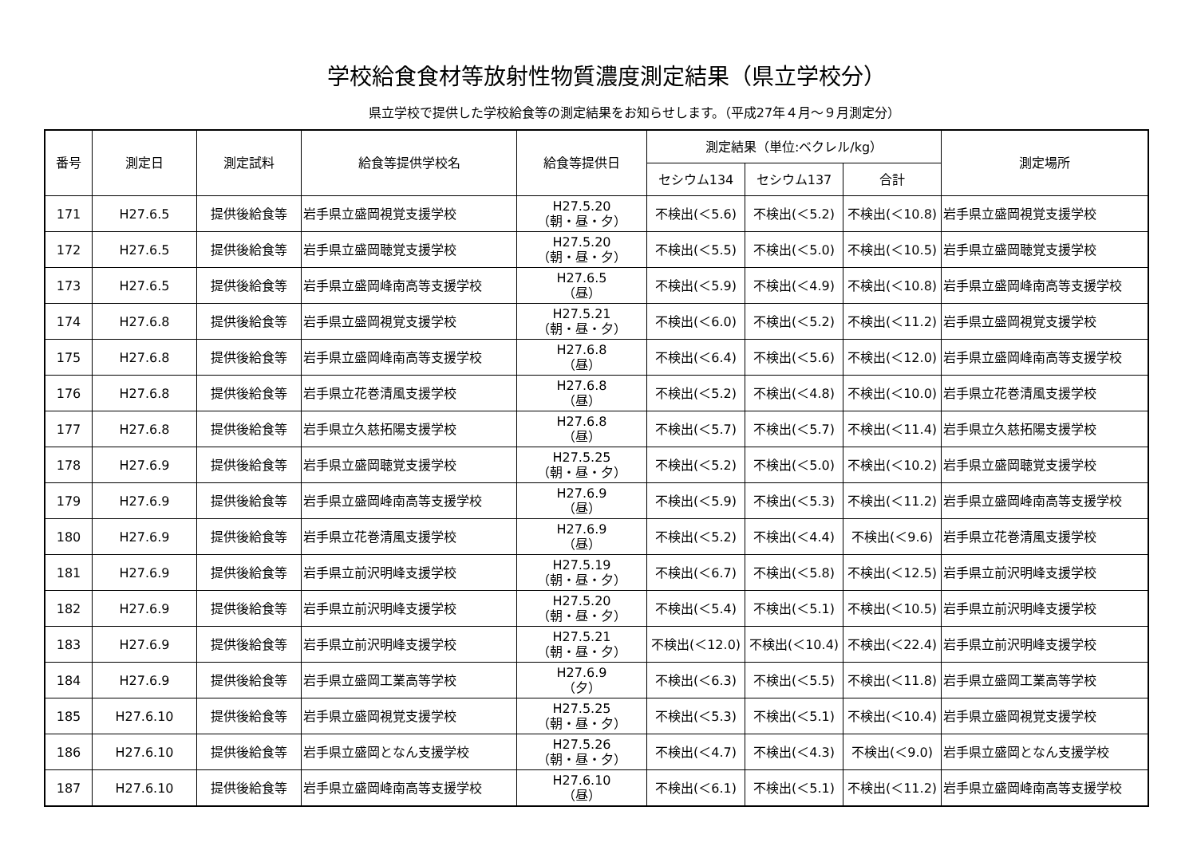学校給食食材等放射性物質濃度測定結果（県立学校分）
県立学校で提供した学校給食等の測定結果をお知らせします。（平成27年４月～９月測定分）
| 番号 | 測定日 | 測定試料 | 給食等提供学校名 | 給食等提供日 | 測定結果（単位:ベクレル/kg） | | | 測定場所 |
| --- | --- | --- | --- | --- | --- | --- | --- | --- |
| | | | | | セシウム134 | セシウム137 | 合計 | |
| 171 | H27.6.5 | 提供後給食等 | 岩手県立盛岡視覚支援学校 | H27.5.20 （朝・昼・夕） | 不検出(＜5.6) | 不検出(＜5.2) | 不検出(＜10.8) | 岩手県立盛岡視覚支援学校 |
| 172 | H27.6.5 | 提供後給食等 | 岩手県立盛岡聴覚支援学校 | H27.5.20 （朝・昼・夕） | 不検出(＜5.5) | 不検出(＜5.0) | 不検出(＜10.5) | 岩手県立盛岡聴覚支援学校 |
| 173 | H27.6.5 | 提供後給食等 | 岩手県立盛岡峰南高等支援学校 | H27.6.5 （昼） | 不検出(＜5.9) | 不検出(＜4.9) | 不検出(＜10.8) | 岩手県立盛岡峰南高等支援学校 |
| 174 | H27.6.8 | 提供後給食等 | 岩手県立盛岡視覚支援学校 | H27.5.21 （朝・昼・夕） | 不検出(＜6.0) | 不検出(＜5.2) | 不検出(＜11.2) | 岩手県立盛岡視覚支援学校 |
| 175 | H27.6.8 | 提供後給食等 | 岩手県立盛岡峰南高等支援学校 | H27.6.8 （昼） | 不検出(＜6.4) | 不検出(＜5.6) | 不検出(＜12.0) | 岩手県立盛岡峰南高等支援学校 |
| 176 | H27.6.8 | 提供後給食等 | 岩手県立花巻清風支援学校 | H27.6.8 （昼） | 不検出(＜5.2) | 不検出(＜4.8) | 不検出(＜10.0) | 岩手県立花巻清風支援学校 |
| 177 | H27.6.8 | 提供後給食等 | 岩手県立久慈拓陽支援学校 | H27.6.8 （昼） | 不検出(＜5.7) | 不検出(＜5.7) | 不検出(＜11.4) | 岩手県立久慈拓陽支援学校 |
| 178 | H27.6.9 | 提供後給食等 | 岩手県立盛岡聴覚支援学校 | H27.5.25 （朝・昼・夕） | 不検出(＜5.2) | 不検出(＜5.0) | 不検出(＜10.2) | 岩手県立盛岡聴覚支援学校 |
| 179 | H27.6.9 | 提供後給食等 | 岩手県立盛岡峰南高等支援学校 | H27.6.9 （昼） | 不検出(＜5.9) | 不検出(＜5.3) | 不検出(＜11.2) | 岩手県立盛岡峰南高等支援学校 |
| 180 | H27.6.9 | 提供後給食等 | 岩手県立花巻清風支援学校 | H27.6.9 （昼） | 不検出(＜5.2) | 不検出(＜4.4) | 不検出(＜9.6) | 岩手県立花巻清風支援学校 |
| 181 | H27.6.9 | 提供後給食等 | 岩手県立前沢明峰支援学校 | H27.5.19 （朝・昼・夕） | 不検出(＜6.7) | 不検出(＜5.8) | 不検出(＜12.5) | 岩手県立前沢明峰支援学校 |
| 182 | H27.6.9 | 提供後給食等 | 岩手県立前沢明峰支援学校 | H27.5.20 （朝・昼・夕） | 不検出(＜5.4) | 不検出(＜5.1) | 不検出(＜10.5) | 岩手県立前沢明峰支援学校 |
| 183 | H27.6.9 | 提供後給食等 | 岩手県立前沢明峰支援学校 | H27.5.21 （朝・昼・夕） | 不検出(＜12.0) | 不検出(＜10.4) | 不検出(＜22.4) | 岩手県立前沢明峰支援学校 |
| 184 | H27.6.9 | 提供後給食等 | 岩手県立盛岡工業高等学校 | H27.6.9 （夕） | 不検出(＜6.3) | 不検出(＜5.5) | 不検出(＜11.8) | 岩手県立盛岡工業高等学校 |
| 185 | H27.6.10 | 提供後給食等 | 岩手県立盛岡視覚支援学校 | H27.5.25 （朝・昼・夕） | 不検出(＜5.3) | 不検出(＜5.1) | 不検出(＜10.4) | 岩手県立盛岡視覚支援学校 |
| 186 | H27.6.10 | 提供後給食等 | 岩手県立盛岡となん支援学校 | H27.5.26 （朝・昼・夕） | 不検出(＜4.7) | 不検出(＜4.3) | 不検出(＜9.0) | 岩手県立盛岡となん支援学校 |
| 187 | H27.6.10 | 提供後給食等 | 岩手県立盛岡峰南高等支援学校 | H27.6.10 （昼） | 不検出(＜6.1) | 不検出(＜5.1) | 不検出(＜11.2) | 岩手県立盛岡峰南高等支援学校 |